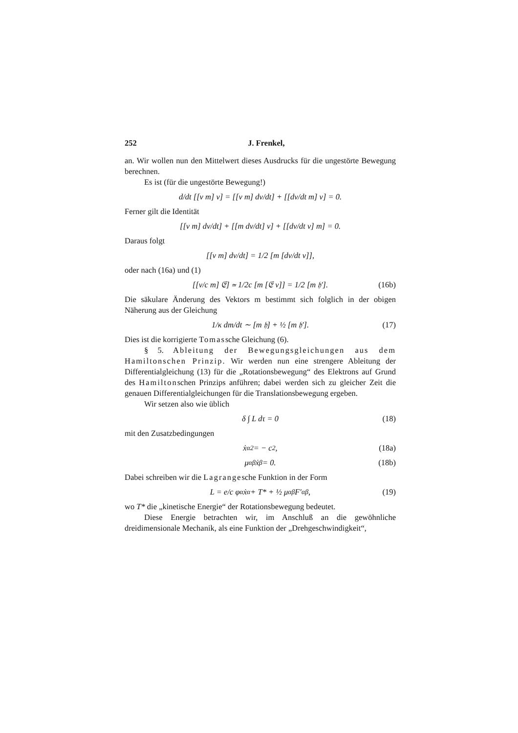252 J. Frenkel,
an. Wir wollen nun den Mittelwert dieses Ausdrucks für die ungestörte Bewegung berechnen.
Es ist (für die ungestörte Bewegung!)
d/dt [[v m] v] = [[v m] dv/dt] + [[dv/dt m] v] = 0.
Ferner gilt die Identität
[[v m] dv/dt] + [[m dv/dt] v] + [[dv/dt v] m] = 0.
Daraus folgt
[[v m] dv/dt] = 1/2 [m [dv/dt v]],
oder nach (16a) und (1)
[[v/c m] 𝔈] ≃ 1/2c [m [𝔈 v]] = 1/2 [m 𝔥′]. (16b)
Die säkulare Änderung des Vektors m bestimmt sich folglich in der obigen Näherung aus der Gleichung
1/κ dm/dt ∼ [m 𝔥] + ½ [m 𝔥′]. (17)
Dies ist die korrigierte Tomassche Gleichung (6).
§ 5. Ableitung der Bewegungsgleichungen aus dem Hamiltonschen Prinzip. Wir werden nun eine strengere Ableitung der Differentialgleichung (13) für die „Rotationsbewegung“ des Elektrons auf Grund des Hamiltonschen Prinzips anführen; dabei werden sich zu gleicher Zeit die genauen Differentialgleichungen für die Translationsbewegung ergeben.
Wir setzen also wie üblich
δ ∫ L dτ = 0 (18)
mit den Zusatzbedingungen
ẋ<sub>α</sub><sup>2</sup> = − c<sup>2</sup>, (18a)
μ<sub>αβ</sub> ẋ<sub>β</sub> = 0. (18b)
Dabei schreiben wir die Lagrangesche Funktion in der Form
L = e/c φ<sub>α</sub> ẋ<sub>α</sub> + T* + ½ μ<sub>αβ</sub> F′<sub>αβ</sub>, (19)
wo T* die „kinetische Energie“ der Rotationsbewegung bedeutet.
Diese Energie betrachten wir, im Anschluß an die gewöhnliche dreidimensionale Mechanik, als eine Funktion der „Drehgeschwindigkeit“,